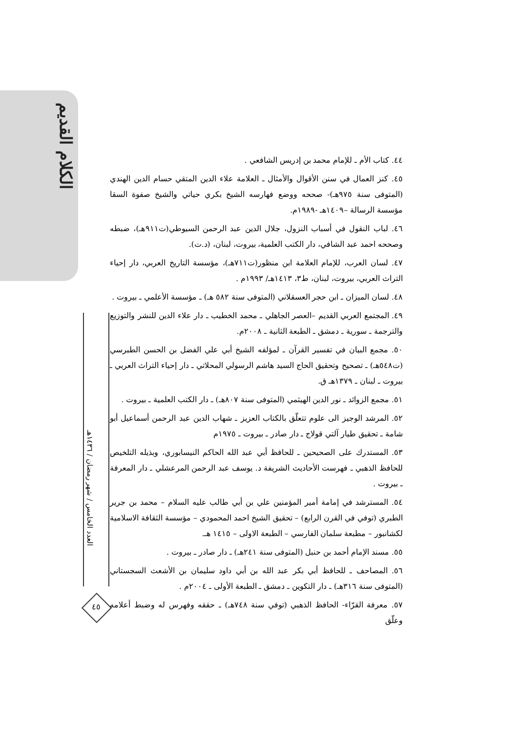الكلام القديم
العدد الخامس / شهر رمضان / ١٤٣٦هـ
٤٥
٤٤. كتاب الأم ـ للإمام محمد بن إدريس الشافعي .
٤٥. كنز العمال في سنن الأقوال والأمثال ـ العلامة علاء الدين المتقي حسام الدين الهندي (المتوفى سنة ٩٧٥هـ)- صححه ووضع فهارسه الشيخ بكري حياتي والشيخ صفوة السقا مؤسسة الرسالة –١٤٠٩هـ -١٩٨٩م.
٤٦. لباب النقول في أسباب النزول، جلال الدين عبد الرحمن السيوطي(ت٩١١هـ)، ضبطه وصححه احمد عبد الشافي، دار الكتب العلمية، بيروت، لبنان، (د.ت).
٤٧. لسان العرب، للإمام العلامة ابن منظور(ت٧١١هـ)، مؤسسة التاريخ العربي، دار إحياء التراث العربي، بيروت، لبنان، ط٣، ١٤١٣هـ/ ١٩٩٣م .
٤٨. لسان الميزان ـ ابن حجر العسقلاني (المتوفى سنة ٥٨٢ هـ) ـ مؤسسة الأعلمي ـ بيروت .
٤٩. المجتمع العربي القديم –العصر الجاهلي ـ محمد الخطيب ـ دار علاء الدين للنشر والتوزيع والترجمة ـ سورية ـ دمشق ـ الطبعة الثانية ـ ٢٠٠٨م.
٥٠. مجمع البيان في تفسير القرآن ـ لمؤلفه الشيخ أبي علي الفضل بن الحسن الطبرسي (ت٥٤٨هـ) ـ تصحيح وتحقيق الحاج السيد هاشم الرسولي المحلاتي ـ دار إحياء التراث العربي ـ بيروت ـ لبنان ـ ١٣٧٩هـ ق.
٥١. مجمع الزوائد ـ نور الدين الهيثمي (المتوفى سنة ٨٠٧هـ) ـ دار الكتب العلمية ـ بيروت .
٥٢. المرشد الوجيز الى علوم تتعلّق بالكتاب العزيز ـ شهاب الدين عبد الرحمن أسماعيل أبو شامة ـ تحقيق طيار آلتي قولاج ـ دار صادر ـ بيروت ـ ١٩٧٥م
٥٣. المستدرك على الصحيحين ـ للحافظ أبي عبد الله الحاكم النيسابوري، وبذيله التلخيص للحافظ الذهبي ـ فهرست الأحاديث الشريفة د. يوسف عبد الرحمن المرعشلي ـ دار المعرفة ـ بيروت .
٥٤. المسترشد في إمامة أمير المؤمنين علي بن أبي طالب عليه السلام – محمد بن جرير الطبري (توفي في القرن الرابع) – تحقيق الشيخ احمد المحمودي – مؤسسة الثقافة الاسلامية لكشانبور – مطبعة سلمان الفارسي – الطبعة الاولى – ١٤١٥ هـ.
٥٥. مسند الإمام أحمد بن حنبل (المتوفى سنة ٢٤١هـ) ـ دار صادر ـ بيروت .
٥٦. المصاحف ـ للحافظ أبي بكر عبد الله بن أبي داود سليمان بن الأشعث السجستاني (المتوفى سنة ٣١٦هـ) ـ دار التكوين ـ دمشق ـ الطبعة الأولى ـ ٢٠٠٤م .
٥٧. معرفة القرّاء- الحافظ الذهبي (توفي سنة ٧٤٨هـ) ـ حققه وفهرس له وضبط أعلامه وعلّق